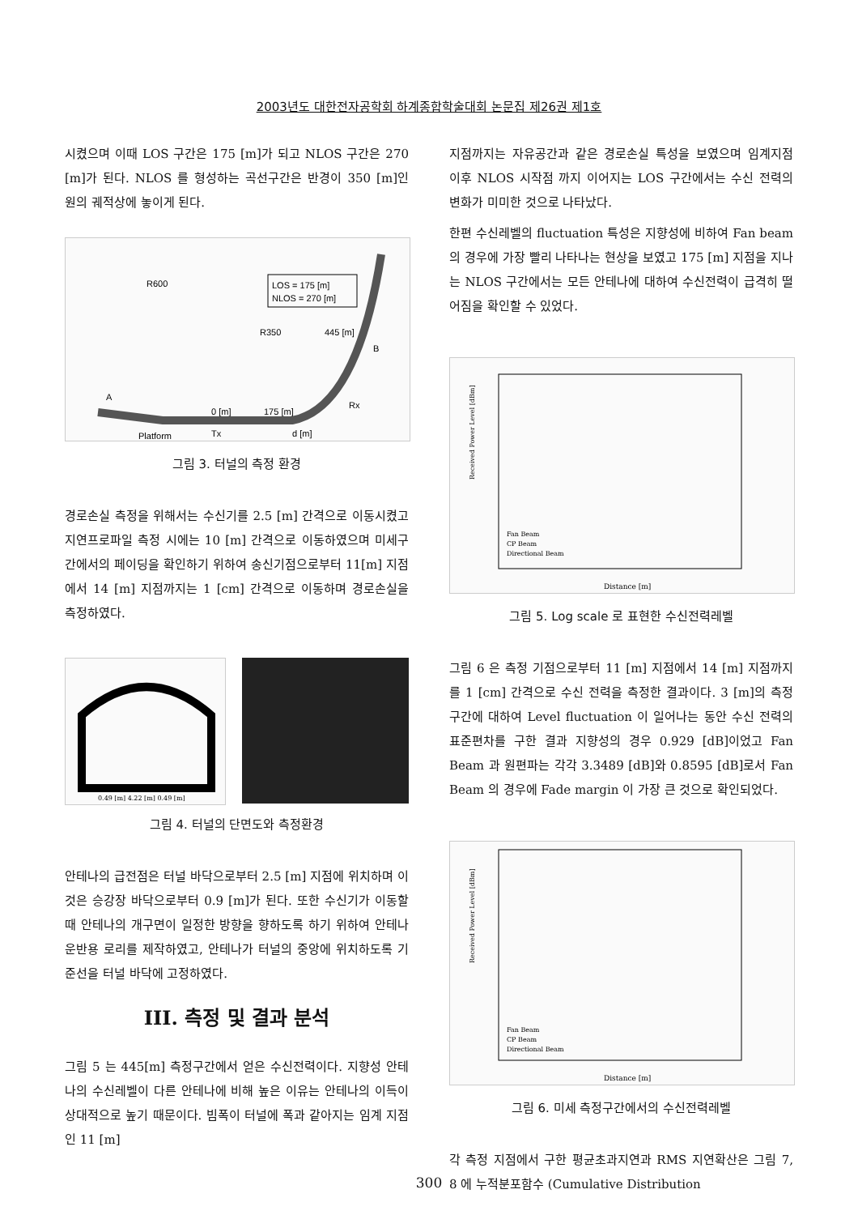2003년도 대한전자공학회 하계종합학술대회 논문집 제26권 제1호
시켰으며 이때 LOS 구간은 175 [m]가 되고 NLOS 구간은 270 [m]가 된다. NLOS 를 형성하는 곡선구간은 반경이 350 [m]인 원의 궤적상에 놓이게 된다.
R600
LOS = 175 [m]
NLOS = 270 [m]
R350
445 [m]
B
A
0 [m]
175 [m]
Rx
Tx
d [m]
Platform
그림 3. 터널의 측정 환경
경로손실 측정을 위해서는 수신기를 2.5 [m] 간격으로 이동시켰고 지연프로파일 측정 시에는 10 [m] 간격으로 이동하였으며 미세구간에서의 페이딩을 확인하기 위하여 송신기점으로부터 11[m] 지점에서 14 [m] 지점까지는 1 [cm] 간격으로 이동하며 경로손실을 측정하였다.
0.49 [m] 4.22 [m] 0.49 [m]
그림 4. 터널의 단면도와 측정환경
안테나의 급전점은 터널 바닥으로부터 2.5 [m] 지점에 위치하며 이것은 승강장 바닥으로부터 0.9 [m]가 된다. 또한 수신기가 이동할 때 안테나의 개구면이 일정한 방향을 향하도록 하기 위하여 안테나 운반용 로리를 제작하였고, 안테나가 터널의 중앙에 위치하도록 기준선을 터널 바닥에 고정하였다.
III. 측정 및 결과 분석
그림 5 는 445[m] 측정구간에서 얻은 수신전력이다. 지향성 안테나의 수신레벨이 다른 안테나에 비해 높은 이유는 안테나의 이득이 상대적으로 높기 때문이다. 빔폭이 터널에 폭과 같아지는 임계 지점인 11 [m]
지점까지는 자유공간과 같은 경로손실 특성을 보였으며 임계지점 이후 NLOS 시작점 까지 이어지는 LOS 구간에서는 수신 전력의 변화가 미미한 것으로 나타났다.
한편 수신레벨의 fluctuation 특성은 지향성에 비하여 Fan beam 의 경우에 가장 빨리 나타나는 현상을 보였고 175 [m] 지점을 지나는 NLOS 구간에서는 모든 안테나에 대하여 수신전력이 급격히 떨어짐을 확인할 수 있었다.
Received Power Level [dBm]
Distance [m]
Fan Beam
CP Beam
Directional Beam
그림 5. Log scale 로 표현한 수신전력레벨
그림 6 은 측정 기점으로부터 11 [m] 지점에서 14 [m] 지점까지를 1 [cm] 간격으로 수신 전력을 측정한 결과이다. 3 [m]의 측정 구간에 대하여 Level fluctuation 이 일어나는 동안 수신 전력의 표준편차를 구한 결과 지향성의 경우 0.929 [dB]이었고 Fan Beam 과 원편파는 각각 3.3489 [dB]와 0.8595 [dB]로서 Fan Beam 의 경우에 Fade margin 이 가장 큰 것으로 확인되었다.
Received Power Level [dBm]
Distance [m]
Fan Beam
CP Beam
Directional Beam
그림 6. 미세 측정구간에서의 수신전력레벨
각 측정 지점에서 구한 평균초과지연과 RMS 지연확산은 그림 7, 8 에 누적분포함수 (Cumulative Distribution
300